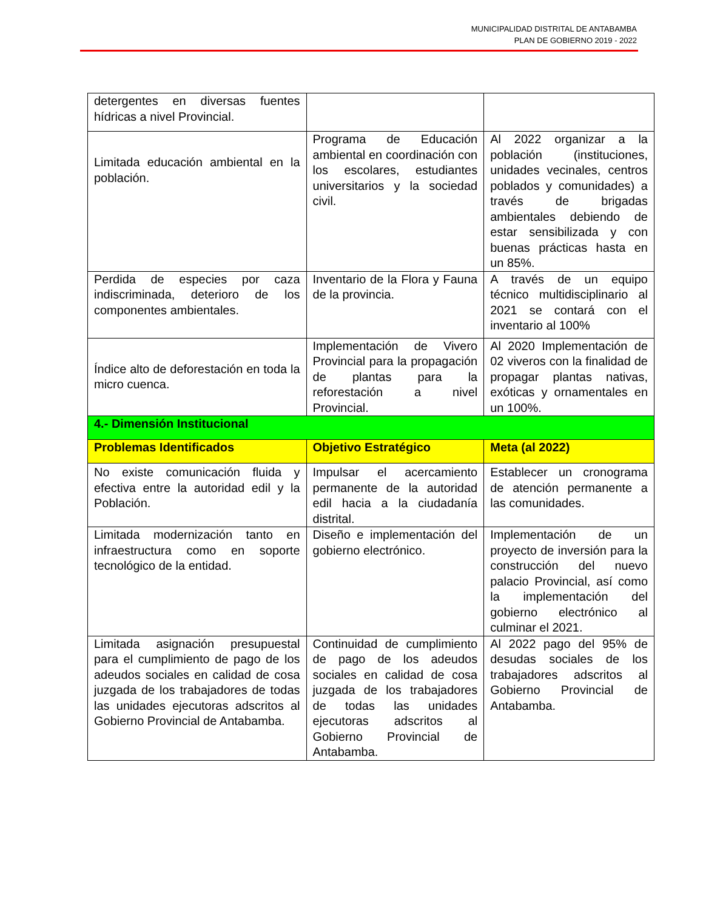MUNICIPALIDAD DISTRITAL DE ANTABAMBA
PLAN DE GOBIERNO 2019 - 2022
| detergentes en diversas fuentes hídricas a nivel Provincial. | | |
| Limitada educación ambiental en la población. | Programa de Educación ambiental en coordinación con los escolares, estudiantes universitarios y la sociedad civil. | Al 2022 organizar a la población (instituciones, unidades vecinales, centros poblados y comunidades) a través de brigadas ambientales debiendo de estar sensibilizada y con buenas prácticas hasta en un 85%. |
| Perdida de especies por caza indiscriminada, deterioro de los componentes ambientales. | Inventario de la Flora y Fauna de la provincia. | A través de un equipo técnico multidisciplinario al 2021 se contará con el inventario al 100% |
| Índice alto de deforestación en toda la micro cuenca. | Implementación de Vivero Provincial para la propagación de plantas para la reforestación a nivel Provincial. | Al 2020 Implementación de 02 viveros con la finalidad de propagar plantas nativas, exóticas y ornamentales en un 100%. |
| 4.- Dimensión Institucional | | |
| Problemas Identificados | Objetivo Estratégico | Meta (al 2022) |
| No existe comunicación fluida y efectiva entre la autoridad edil y la Población. | Impulsar el acercamiento permanente de la autoridad edil hacia a la ciudadanía distrital. | Establecer un cronograma de atención permanente a las comunidades. |
| Limitada modernización tanto en infraestructura como en soporte tecnológico de la entidad. | Diseño e implementación del gobierno electrónico. | Implementación de un proyecto de inversión para la construcción del nuevo palacio Provincial, así como la implementación del gobierno electrónico al culminar el 2021. |
| Limitada asignación presupuestal para el cumplimiento de pago de los adeudos sociales en calidad de cosa juzgada de los trabajadores de todas las unidades ejecutoras adscritos al Gobierno Provincial de Antabamba. | Continuidad de cumplimiento de pago de los adeudos sociales en calidad de cosa juzgada de los trabajadores de todas las unidades ejecutoras adscritos al Gobierno Provincial de Antabamba. | Al 2022 pago del 95% de desudas sociales de los trabajadores adscritos al Gobierno Provincial de Antabamba. |